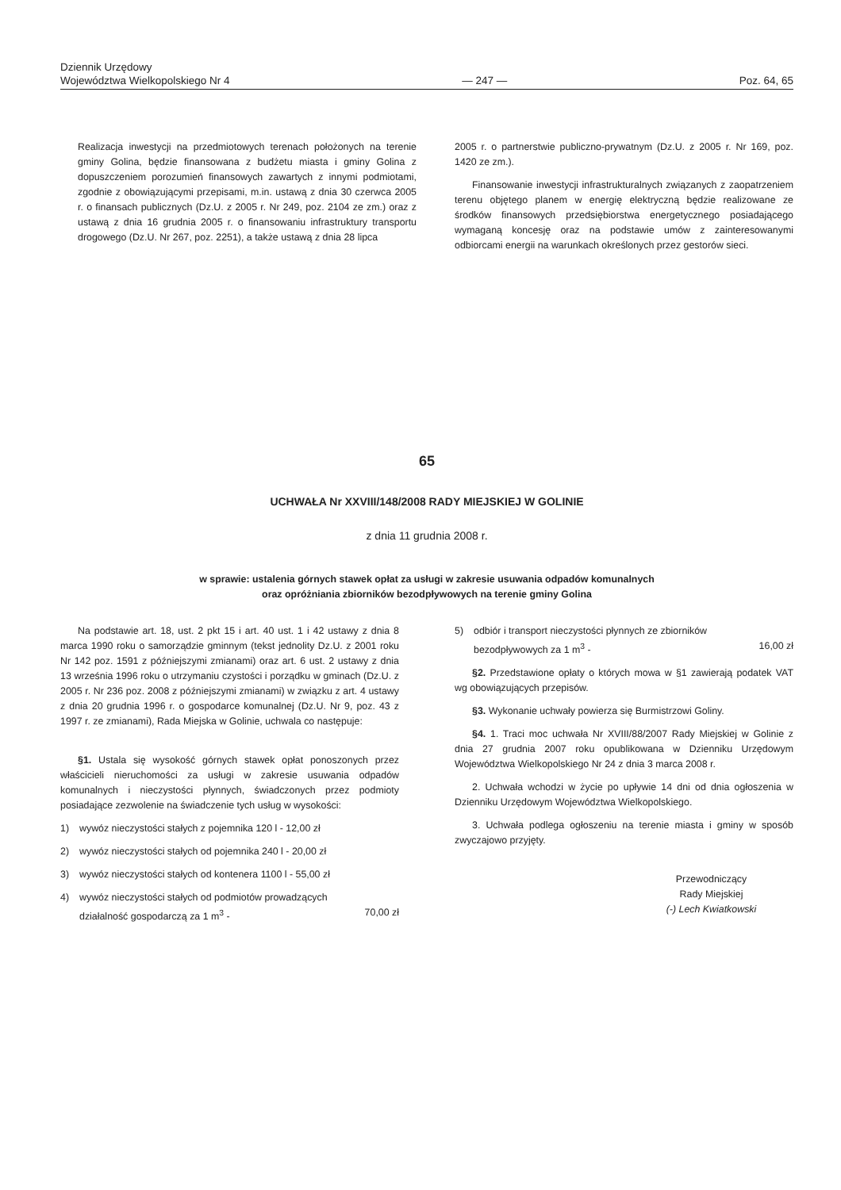Dziennik Urzędowy
Województwa Wielkopolskiego Nr 4
— 247 —
Poz. 64, 65
Realizacja inwestycji na przedmiotowych terenach położonych na terenie gminy Golina, będzie finansowana z budżetu miasta i gminy Golina z dopuszczeniem porozumień finansowych zawartych z innymi podmiotami, zgodnie z obowiązującymi przepisami, m.in. ustawą z dnia 30 czerwca 2005 r. o finansach publicznych (Dz.U. z 2005 r. Nr 249, poz. 2104 ze zm.) oraz z ustawą z dnia 16 grudnia 2005 r. o finansowaniu infrastruktury transportu drogowego (Dz.U. Nr 267, poz. 2251), a także ustawą z dnia 28 lipca
2005 r. o partnerstwie publiczno-prywatnym (Dz.U. z 2005 r. Nr 169, poz. 1420 ze zm.).
Finansowanie inwestycji infrastrukturalnych związanych z zaopatrzeniem terenu objętego planem w energię elektryczną będzie realizowane ze środków finansowych przedsiębiorstwa energetycznego posiadającego wymaganą koncesję oraz na podstawie umów z zainteresowanymi odbiorcami energii na warunkach określonych przez gestorów sieci.
65
UCHWAŁA Nr XXVIII/148/2008 RADY MIEJSKIEJ W GOLINIE
z dnia 11 grudnia 2008 r.
w sprawie: ustalenia górnych stawek opłat za usługi w zakresie usuwania odpadów komunalnych
oraz opróżniania zbiorników bezodpływowych na terenie gminy Golina
Na podstawie art. 18, ust. 2 pkt 15 i art. 40 ust. 1 i 42 ustawy z dnia 8 marca 1990 roku o samorządzie gminnym (tekst jednolity Dz.U. z 2001 roku Nr 142 poz. 1591 z późniejszymi zmianami) oraz art. 6 ust. 2 ustawy z dnia 13 września 1996 roku o utrzymaniu czystości i porządku w gminach (Dz.U. z 2005 r. Nr 236 poz. 2008 z późniejszymi zmianami) w związku z art. 4 ustawy z dnia 20 grudnia 1996 r. o gospodarce komunalnej (Dz.U. Nr 9, poz. 43 z 1997 r. ze zmianami), Rada Miejska w Golinie, uchwala co następuje:
§1. Ustala się wysokość górnych stawek opłat ponoszonych przez właścicieli nieruchomości za usługi w zakresie usuwania odpadów komunalnych i nieczystości płynnych, świadczonych przez podmioty posiadające zezwolenie na świadczenie tych usług w wysokości:
1) wywóz nieczystości stałych z pojemnika 120 l - 12,00 zł
2) wywóz nieczystości stałych od pojemnika 240 l - 20,00 zł
3) wywóz nieczystości stałych od kontenera 1100 l - 55,00 zł
4) wywóz nieczystości stałych od podmiotów prowadzących
działalność gospodarczą za 1 m<sup>3</sup> - 70,00 zł
5) odbiór i transport nieczystości płynnych ze zbiorników
bezodpływowych za 1 m<sup>3</sup> - 16,00 zł
§2. Przedstawione opłaty o których mowa w §1 zawierają podatek VAT wg obowiązujących przepisów.
§3. Wykonanie uchwały powierza się Burmistrzowi Goliny.
§4. 1. Traci moc uchwała Nr XVIII/88/2007 Rady Miejskiej w Golinie z dnia 27 grudnia 2007 roku opublikowana w Dzienniku Urzędowym Województwa Wielkopolskiego Nr 24 z dnia 3 marca 2008 r.
2. Uchwała wchodzi w życie po upływie 14 dni od dnia ogłoszenia w Dzienniku Urzędowym Województwa Wielkopolskiego.
3. Uchwała podlega ogłoszeniu na terenie miasta i gminy w sposób zwyczajowo przyjęty.
Przewodniczący
Rady Miejskiej
(-) Lech Kwiatkowski